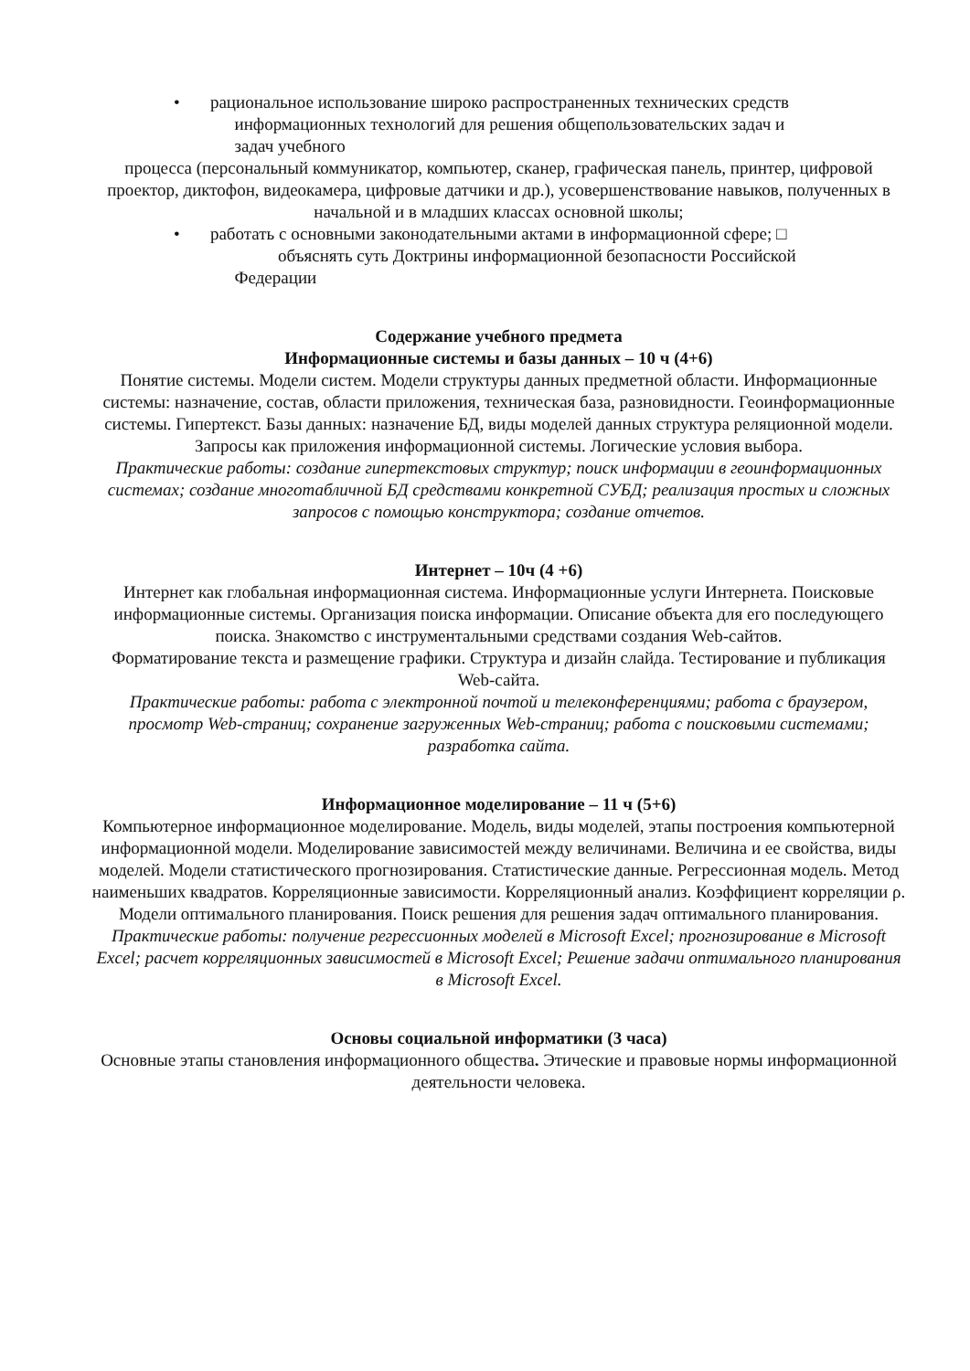• рациональное использование широко распространенных технических средств
информационных технологий для решения общепользовательских задач и
задач учебного
процесса (персональный коммуникатор, компьютер, сканер, графическая панель, принтер, цифровой проектор, диктофон, видеокамера, цифровые датчики и др.), усовершенствование навыков, полученных в начальной и в младших классах основной школы;
• работать с основными законодательными актами в информационной сфере; □
объяснять суть Доктрины информационной безопасности Российской
Федерации
Содержание учебного предмета
Информационные системы и базы данных – 10 ч (4+6)
Понятие системы. Модели систем. Модели структуры данных предметной области. Информационные системы: назначение, состав, области приложения, техническая база, разновидности. Геоинформационные системы. Гипертекст. Базы данных: назначение БД, виды моделей данных структура реляционной модели. Запросы как приложения информационной системы. Логические условия выбора.
Практические работы: создание гипертекстовых структур; поиск информации в геоинформационных системах; создание многотабличной БД средствами конкретной СУБД; реализация простых и сложных запросов с помощью конструктора; создание отчетов.
Интернет – 10ч (4 +6)
Интернет как глобальная информационная система. Информационные услуги Интернета. Поисковые информационные системы. Организация поиска информации. Описание объекта для его последующего поиска. Знакомство с инструментальными средствами создания Web-сайтов.
Форматирование текста и размещение графики. Структура и дизайн слайда. Тестирование и публикация Web-сайта.
Практические работы: работа с электронной почтой и телеконференциями; работа с браузером, просмотр Web-страниц; сохранение загруженных Web-страниц; работа с поисковыми системами; разработка сайта.
Информационное моделирование – 11 ч (5+6)
Компьютерное информационное моделирование. Модель, виды моделей, этапы построения компьютерной информационной модели. Моделирование зависимостей между величинами. Величина и ее свойства, виды моделей. Модели статистического прогнозирования. Статистические данные. Регрессионная модель. Метод наименьших квадратов. Корреляционные зависимости. Корреляционный анализ. Коэффициент корреляции ρ. Модели оптимального планирования. Поиск решения для решения задач оптимального планирования.
Практические работы: получение регрессионных моделей в Microsoft Excel; прогнозирование в Microsoft Excel; расчет корреляционных зависимостей в Microsoft Excel; Решение задачи оптимального планирования в Microsoft Excel.
Основы социальной информатики (3 часа)
Основные этапы становления информационного общества. Этические и правовые нормы информационной деятельности человека.